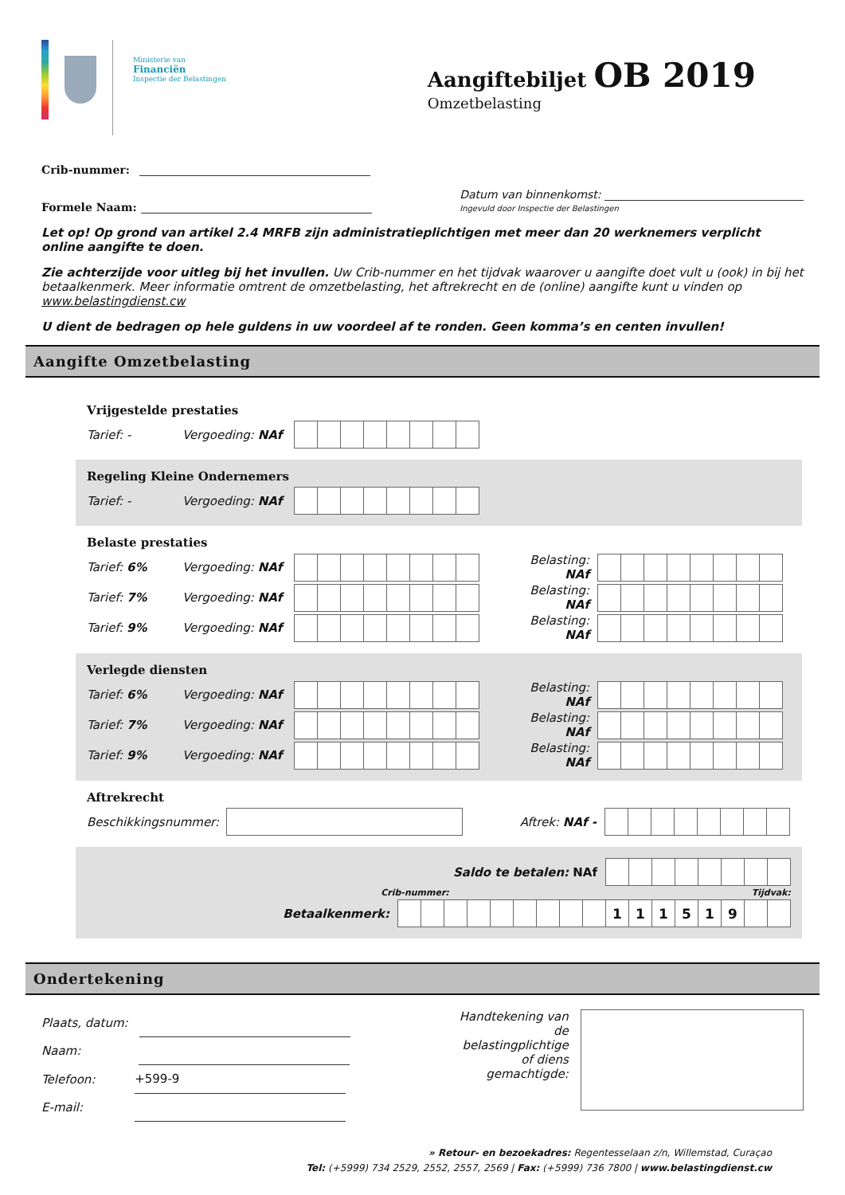Ministerie van
Financiën
Inspectie der Belastingen
Aangiftebiljet OB 2019
Omzetbelasting
Crib-nummer:
Formele Naam: Datum van binnenkomst:
Ingevuld door Inspectie der Belastingen
Let op! Op grond van artikel 2.4 MRFB zijn administratieplichtigen met meer dan 20 werknemers verplicht online aangifte te doen.
Zie achterzijde voor uitleg bij het invullen. Uw Crib-nummer en het tijdvak waarover u aangifte doet vult u (ook) in bij het betaalkenmerk. Meer informatie omtrent de omzetbelasting, het aftrekrecht en de (online) aangifte kunt u vinden op www.belastingdienst.cw
U dient de bedragen op hele guldens in uw voordeel af te ronden. Geen komma’s en centen invullen!
Aangifte Omzetbelasting
Vrijgestelde prestaties
Tarief: - Vergoeding: NAf
Regeling Kleine Ondernemers
Tarief: - Vergoeding: NAf
Belaste prestaties
Tarief: 6% Vergoeding: NAf Belasting: NAf
Tarief: 7% Vergoeding: NAf Belasting: NAf
Tarief: 9% Vergoeding: NAf Belasting: NAf
Verlegde diensten
Tarief: 6% Vergoeding: NAf Belasting: NAf
Tarief: 7% Vergoeding: NAf Belasting: NAf
Tarief: 9% Vergoeding: NAf Belasting: NAf
Aftrekrecht
Beschikkingsnummer: Aftrek: NAf -
Saldo te betalen: NAf
Crib-nummer: Tijdvak:
Betaalkenmerk:
| | | | | | | | | | 1 | 1 | 1 | 5 | 1 | 9 | | |
Ondertekening
Plaats, datum:
Naam:
Telefoon: +599-9
E-mail:
Handtekening van de belastingplichtige of diens gemachtigde:
» Retour- en bezoekadres: Regentesselaan z/n, Willemstad, Curaçao
Tel: (+5999) 734 2529, 2552, 2557, 2569 | Fax: (+5999) 736 7800 | www.belastingdienst.cw